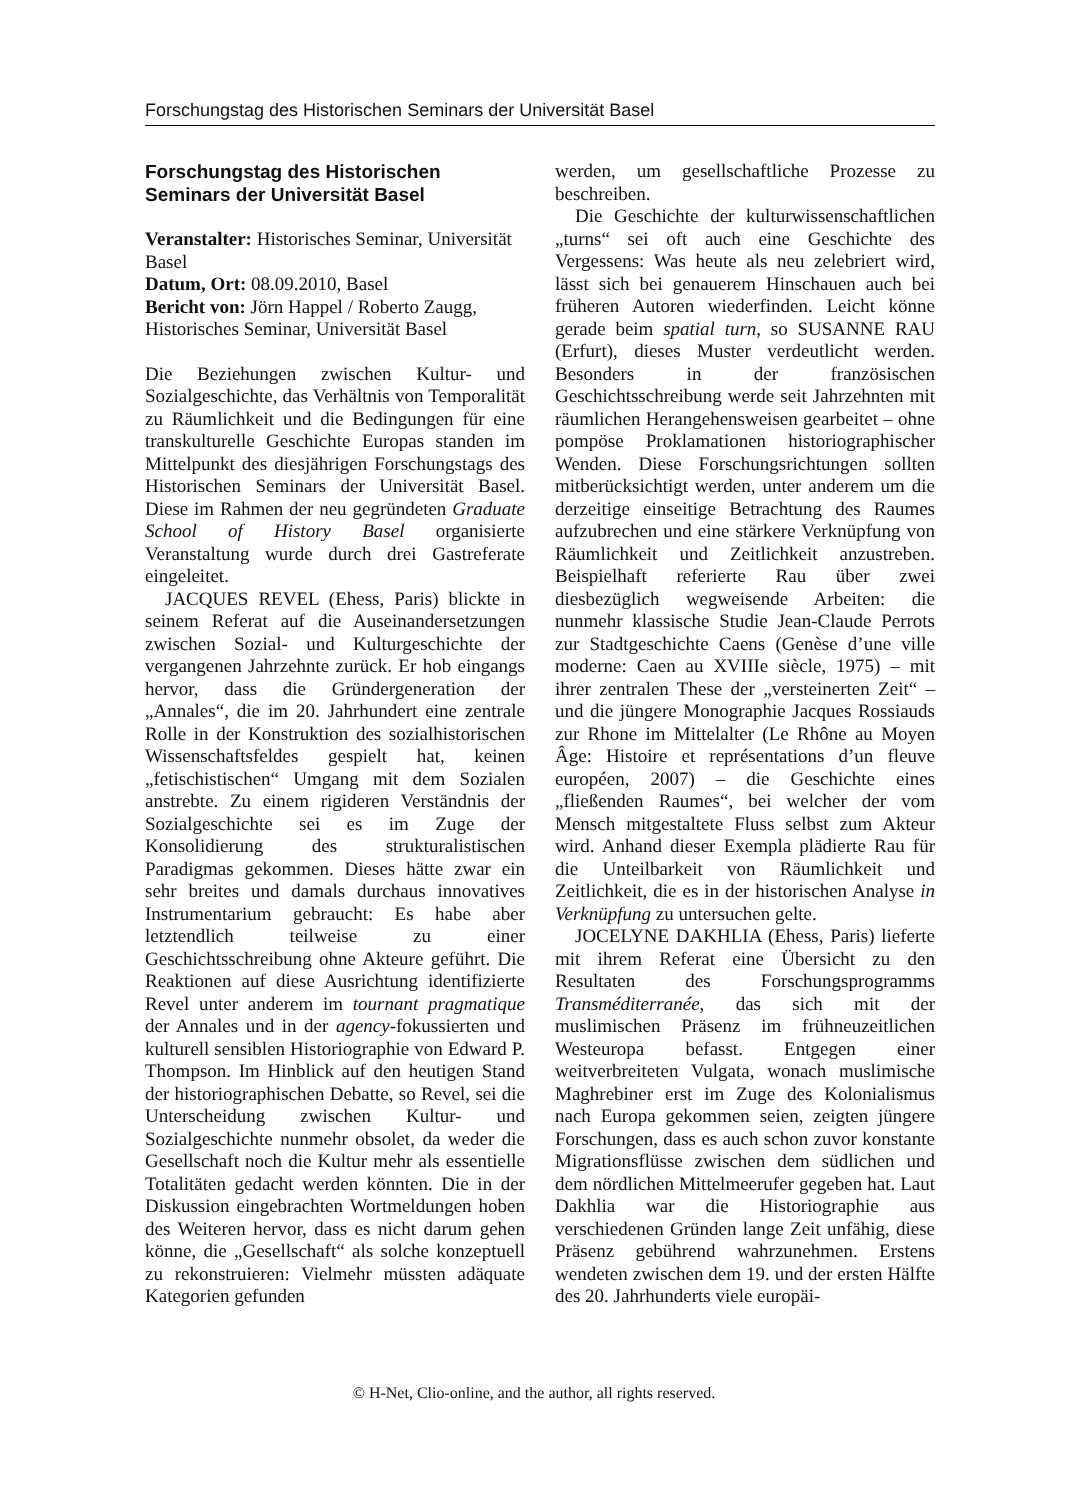Forschungstag des Historischen Seminars der Universität Basel
Forschungstag des Historischen
Seminars der Universität Basel
Veranstalter: Historisches Seminar, Universität Basel
Datum, Ort: 08.09.2010, Basel
Bericht von: Jörn Happel / Roberto Zaugg, Historisches Seminar, Universität Basel
Die Beziehungen zwischen Kultur- und Sozialgeschichte, das Verhältnis von Temporalität zu Räumlichkeit und die Bedingungen für eine transkulturelle Geschichte Europas standen im Mittelpunkt des diesjährigen Forschungstags des Historischen Seminars der Universität Basel. Diese im Rahmen der neu gegründeten Graduate School of History Basel organisierte Veranstaltung wurde durch drei Gastreferate eingeleitet.
JACQUES REVEL (Ehess, Paris) blickte in seinem Referat auf die Auseinandersetzungen zwischen Sozial- und Kulturgeschichte der vergangenen Jahrzehnte zurück. Er hob eingangs hervor, dass die Gründergeneration der „Annales“, die im 20. Jahrhundert eine zentrale Rolle in der Konstruktion des sozialhistorischen Wissenschaftsfeldes gespielt hat, keinen „fetischistischen“ Umgang mit dem Sozialen anstrebte. Zu einem rigideren Verständnis der Sozialgeschichte sei es im Zuge der Konsolidierung des strukturalistischen Paradigmas gekommen. Dieses hätte zwar ein sehr breites und damals durchaus innovatives Instrumentarium gebraucht: Es habe aber letztendlich teilweise zu einer Geschichtsschreibung ohne Akteure geführt. Die Reaktionen auf diese Ausrichtung identifizierte Revel unter anderem im tournant pragmatique der Annales und in der agency-fokussierten und kulturell sensiblen Historiographie von Edward P. Thompson. Im Hinblick auf den heutigen Stand der historiographischen Debatte, so Revel, sei die Unterscheidung zwischen Kultur- und Sozialgeschichte nunmehr obsolet, da weder die Gesellschaft noch die Kultur mehr als essentielle Totalitäten gedacht werden könnten. Die in der Diskussion eingebrachten Wortmeldungen hoben des Weiteren hervor, dass es nicht darum gehen könne, die „Gesellschaft“ als solche konzeptuell zu rekonstruieren: Vielmehr müssten adäquate Kategorien gefunden
werden, um gesellschaftliche Prozesse zu beschreiben.
Die Geschichte der kulturwissenschaftlichen „turns“ sei oft auch eine Geschichte des Vergessens: Was heute als neu zelebriert wird, lässt sich bei genauerem Hinschauen auch bei früheren Autoren wiederfinden. Leicht könne gerade beim spatial turn, so SUSANNE RAU (Erfurt), dieses Muster verdeutlicht werden. Besonders in der französischen Geschichtsschreibung werde seit Jahrzehnten mit räumlichen Herangehensweisen gearbeitet – ohne pompöse Proklamationen historiographischer Wenden. Diese Forschungsrichtungen sollten mitberücksichtigt werden, unter anderem um die derzeitige einseitige Betrachtung des Raumes aufzubrechen und eine stärkere Verknüpfung von Räumlichkeit und Zeitlichkeit anzustreben. Beispielhaft referierte Rau über zwei diesbezüglich wegweisende Arbeiten: die nunmehr klassische Studie Jean-Claude Perrots zur Stadtgeschichte Caens (Genèse d’une ville moderne: Caen au XVIIIe siècle, 1975) – mit ihrer zentralen These der „versteinerten Zeit“ – und die jüngere Monographie Jacques Rossiauds zur Rhone im Mittelalter (Le Rhône au Moyen Âge: Histoire et représentations d’un fleuve européen, 2007) – die Geschichte eines „fließenden Raumes“, bei welcher der vom Mensch mitgestaltete Fluss selbst zum Akteur wird. Anhand dieser Exempla plädierte Rau für die Unteilbarkeit von Räumlichkeit und Zeitlichkeit, die es in der historischen Analyse in Verknüpfung zu untersuchen gelte.
JOCELYNE DAKHLIA (Ehess, Paris) lieferte mit ihrem Referat eine Übersicht zu den Resultaten des Forschungsprogramms Transméditerranée, das sich mit der muslimischen Präsenz im frühneuzeitlichen Westeuropa befasst. Entgegen einer weitverbreiteten Vulgata, wonach muslimische Maghrebiner erst im Zuge des Kolonialismus nach Europa gekommen seien, zeigten jüngere Forschungen, dass es auch schon zuvor konstante Migrationsflüsse zwischen dem südlichen und dem nördlichen Mittelmeerufer gegeben hat. Laut Dakhlia war die Historiographie aus verschiedenen Gründen lange Zeit unfähig, diese Präsenz gebührend wahrzunehmen. Erstens wendeten zwischen dem 19. und der ersten Hälfte des 20. Jahrhunderts viele europäi-
© H-Net, Clio-online, and the author, all rights reserved.